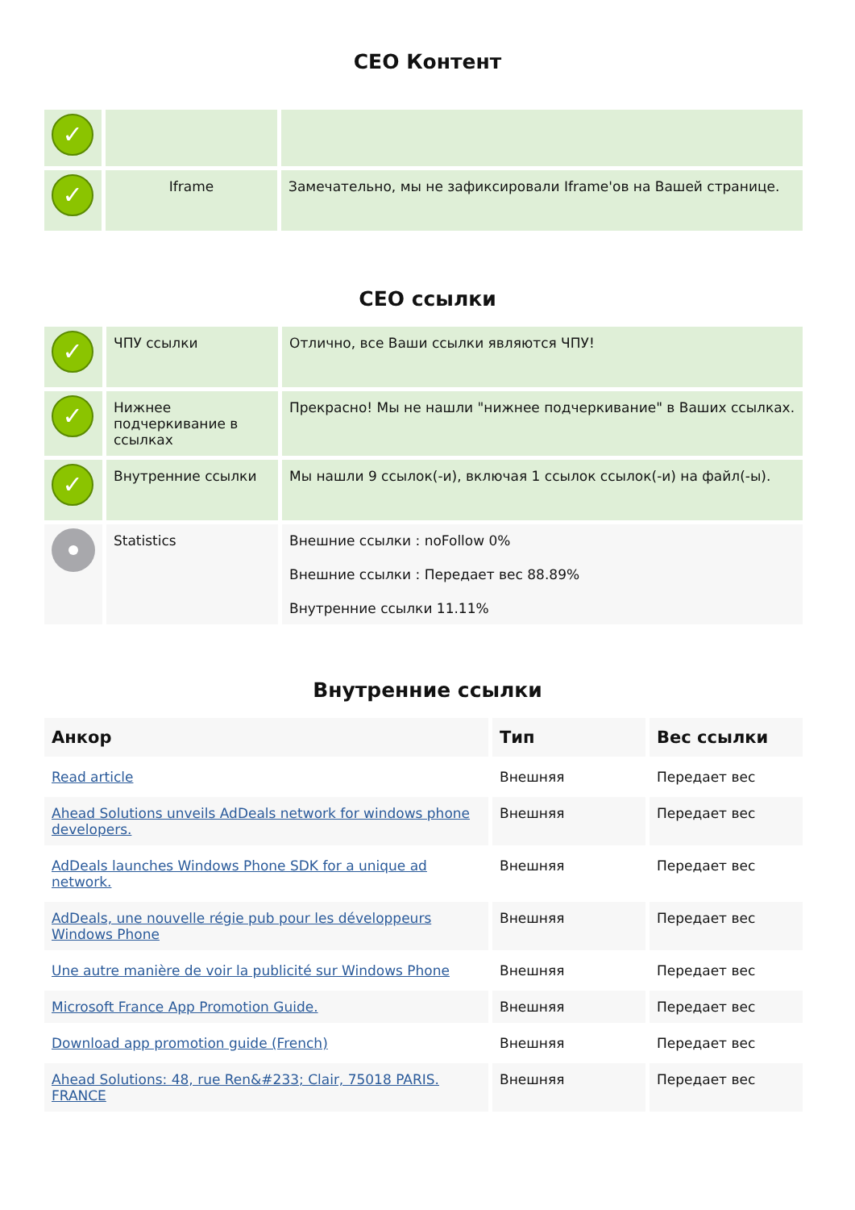СЕО Контент
| ✓ | | |
| ✓ | Iframe | Замечательно, мы не зафиксировали Iframe'ов на Вашей странице. |
СЕО ссылки
| ✓ | ЧПУ ссылки | Отлично, все Ваши ссылки являются ЧПУ! |
| ✓ | Нижнее подчеркивание в ссылках | Прекрасно! Мы не нашли "нижнее подчеркивание" в Ваших ссылках. |
| ✓ | Внутренние ссылки | Мы нашли 9 ссылок(-и), включая 1 ссылок ссылок(-и) на файл(-ы). |
| | Statistics | Внешние ссылки : noFollow 0% Внешние ссылки : Передает вес 88.89% Внутренние ссылки 11.11% |
Внутренние ссылки
| Анкор | Тип | Вес ссылки |
| --- | --- | --- |
| Read article | Внешняя | Передает вес |
| Ahead Solutions unveils AdDeals network for windows phone developers. | Внешняя | Передает вес |
| AdDeals launches Windows Phone SDK for a unique ad network. | Внешняя | Передает вес |
| AdDeals, une nouvelle régie pub pour les développeurs Windows Phone | Внешняя | Передает вес |
| Une autre manière de voir la publicité sur Windows Phone | Внешняя | Передает вес |
| Microsoft France App Promotion Guide. | Внешняя | Передает вес |
| Download app promotion guide (French) | Внешняя | Передает вес |
| Ahead Solutions: 48, rue Ren&#233; Clair, 75018 PARIS. FRANCE | Внешняя | Передает вес |